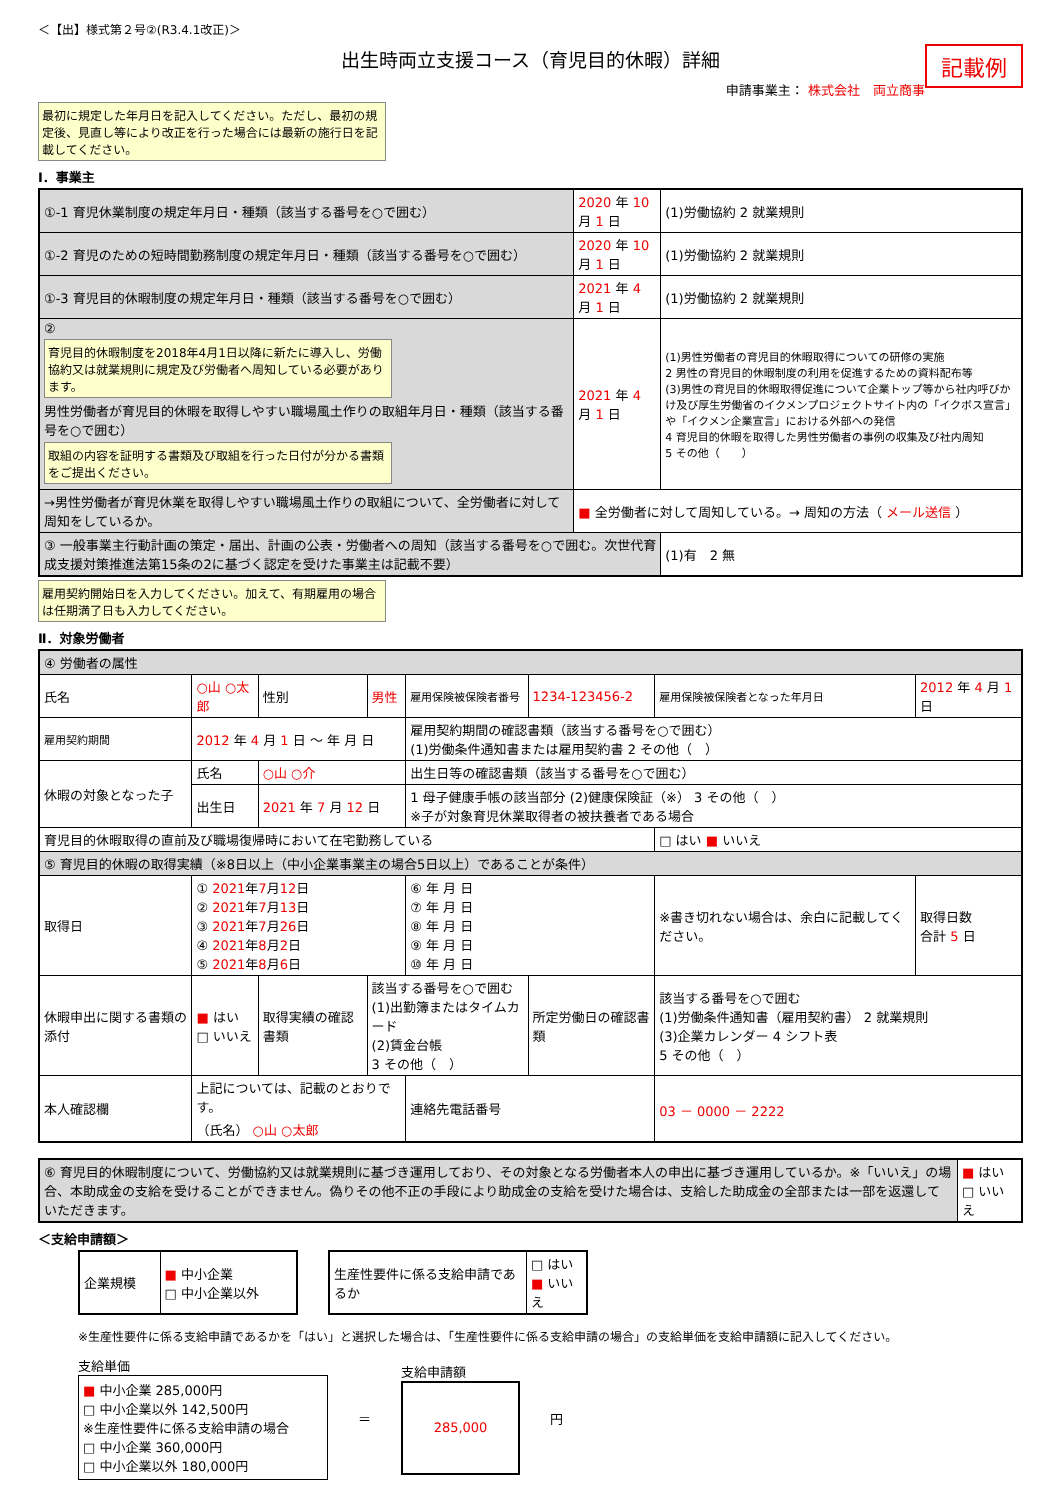＜【出】様式第２号②(R3.4.1改正)＞
出生時両立支援コース（育児目的休暇）詳細
記載例
申請事業主： 株式会社　両立商事
最初に規定した年月日を記入してください。ただし、最初の規定後、見直し等により改正を行った場合には最新の施行日を記載してください。
Ⅰ．事業主
| ①-1 育児休業制度の規定年月日・種類（該当する番号を○で囲む） | 2020 年 10 月 1 日 | (1)労働協約 2 就業規則 |
| ①-2 育児のための短時間勤務制度の規定年月日・種類（該当する番号を○で囲む） | 2020 年 10 月 1 日 | (1)労働協約 2 就業規則 |
| ①-3 育児目的休暇制度の規定年月日・種類（該当する番号を○で囲む） | 2021 年 4 月 1 日 | (1)労働協約 2 就業規則 |
| ② 育児目的休暇制度を2018年4月1日以降に新たに導入し、労働協約又は就業規則に規定及び労働者へ周知している必要があります。 男性労働者が育児目的休暇を取得しやすい職場風土作りの取組年月日・種類（該当する番号を○で囲む） 取組の内容を証明する書類及び取組を行った日付が分かる書類をご提出ください。 | 2021 年 4 月 1 日 | (1)男性労働者の育児目的休暇取得についての研修の実施 2 男性の育児目的休暇制度の利用を促進するための資料配布等 (3)男性の育児目的休暇取得促進について企業トップ等から社内呼びかけ及び厚生労働省のイクメンプロジェクトサイト内の「イクボス宣言」や「イクメン企業宣言」における外部への発信 4 育児目的休暇を取得した男性労働者の事例の収集及び社内周知 5 その他（ ） |
| →男性労働者が育児休業を取得しやすい職場風土作りの取組について、全労働者に対して周知をしているか。 | ■ 全労働者に対して周知している。→ 周知の方法（ メール送信 ） | |
| ③ 一般事業主行動計画の策定・届出、計画の公表・労働者への周知（該当する番号を○で囲む。次世代育成支援対策推進法第15条の2に基づく認定を受けた事業主は記載不要） | | (1)有 2 無 |
雇用契約開始日を入力してください。加えて、有期雇用の場合は任期満了日も入力してください。
Ⅱ．対象労働者
| ④ 労働者の属性 | | | | | | | |
| 氏名 | ○山 ○太郎 | 性別 | 男性 | 雇用保険被保険者番号 | 1234-123456-2 | 雇用保険被保険者となった年月日 | 2012 年 4 月 1 日 |
| 雇用契約期間 | 2012 年 4 月 1 日 ～ 年 月 日 | | | 雇用契約期間の確認書類（該当する番号を○で囲む） (1)労働条件通知書または雇用契約書 2 その他（ ） | | | |
| 休暇の対象となった子 | 氏名 | ○山 ○介 | | 出生日等の確認書類（該当する番号を○で囲む） | | | |
| | 出生日 | 2021 年 7 月 12 日 | | 1 母子健康手帳の該当部分 (2)健康保険証（※） 3 その他（ ） ※子が対象育児休業取得者の被扶養者である場合 | | | |
| 育児目的休暇取得の直前及び職場復帰時において在宅勤務している | | | | | | □ はい ■ いいえ | |
| ⑤ 育児目的休暇の取得実績（※8日以上（中小企業事業主の場合5日以上）であることが条件） | | | | | | | |
| 取得日 | ① 2021 年 7 月 12 日 ② 2021 年 7 月 13 日 ③ 2021 年 7 月 26 日 ④ 2021 年 8 月 2 日 ⑤ 2021 年 8 月 6 日 | | | ⑥ 年 月 日 ⑦ 年 月 日 ⑧ 年 月 日 ⑨ 年 月 日 ⑩ 年 月 日 | | ※書き切れない場合は、余白に記載してください。 | 取得日数 合計 5 日 |
| 休暇申出に関する書類の添付 | ■ はい □ いいえ | 取得実績の確認書類 | 該当する番号を○で囲む (1)出勤簿またはタイムカード (2)賃金台帳 3 その他（ ） | | 所定労働日の確認書類 | 該当する番号を○で囲む (1)労働条件通知書（雇用契約書） 2 就業規則 (3)企業カレンダー 4 シフト表 5 その他（ ） | |
| 本人確認欄 | 上記については、記載のとおりです。 （氏名） ○山 ○太郎 | | | 連絡先電話番号 | | 03 － 0000 － 2222 | |
| ⑥ 育児目的休暇制度について、労働協約又は就業規則に基づき運用しており、その対象となる労働者本人の申出に基づき運用しているか。※「いいえ」の場合、本助成金の支給を受けることができません。偽りその他不正の手段により助成金の支給を受けた場合は、支給した助成金の全部または一部を返還していただきます。 | ■ はい □ いいえ |
＜支給申請額＞
| 企業規模 | ■ 中小企業 □ 中小企業以外 |
| 生産性要件に係る支給申請であるか | □ はい ■ いいえ |
※生産性要件に係る支給申請であるかを「はい」と選択した場合は、「生産性要件に係る支給申請の場合」の支給単価を支給申請額に記入してください。
支給単価
■ 中小企業 285,000円
□ 中小企業以外 142,500円
※生産性要件に係る支給申請の場合
□ 中小企業 360,000円
□ 中小企業以外 180,000円
＝
支給申請額
285,000
円